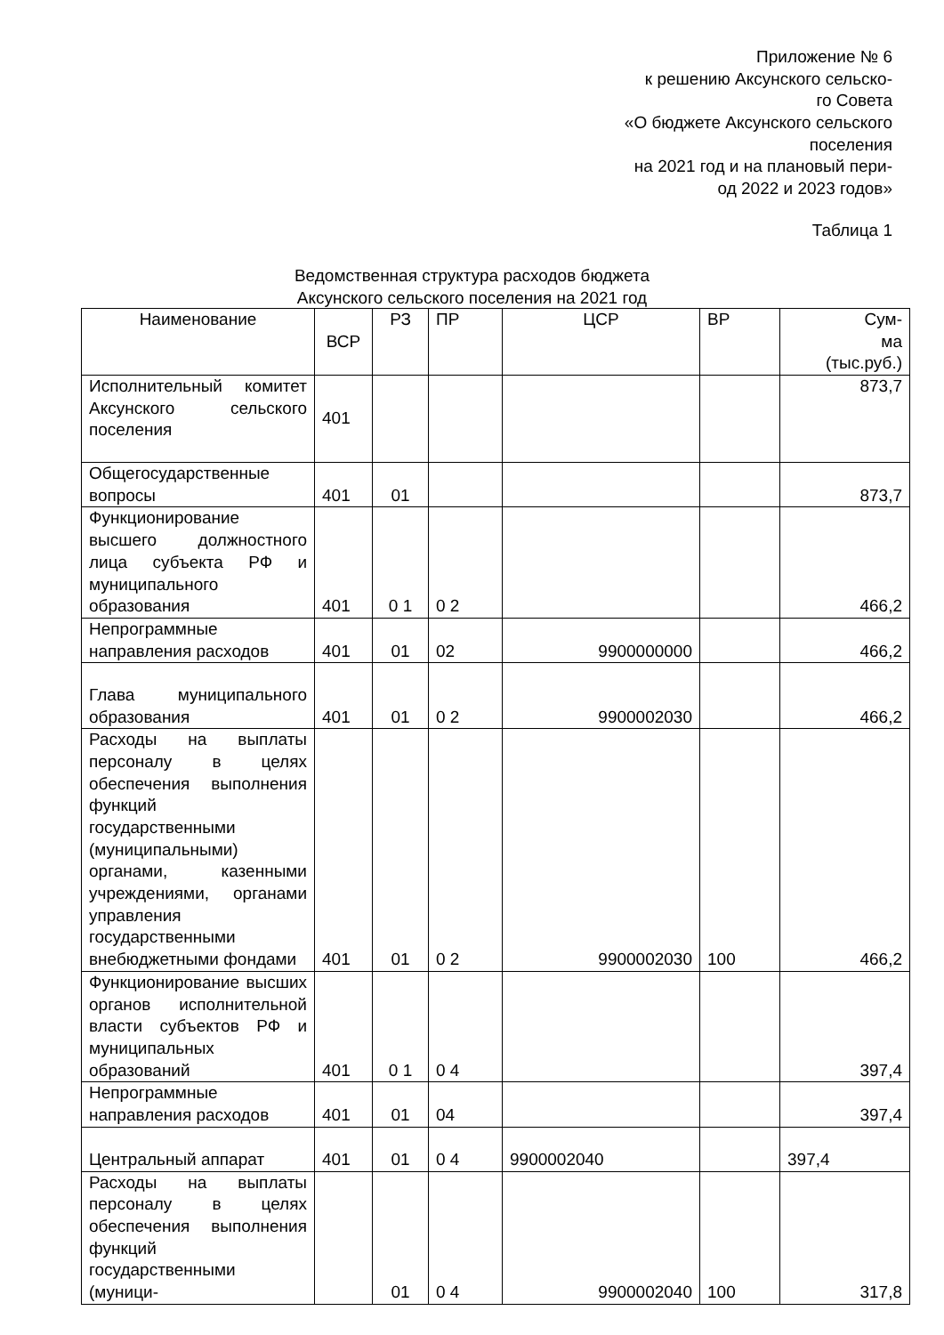Приложение № 6
к решению Аксунского сельско-
го Совета
«О бюджете Аксунского сельского поселения
на 2021 год и на плановый пери-
од 2022 и 2023 годов»
Таблица 1
Ведомственная структура расходов бюджета
Аксунского сельского поселения на 2021 год
| Наименование | ВСР | РЗ | ПР | ЦСР | ВР | Сум- ма (тыс.руб.) |
| --- | --- | --- | --- | --- | --- | --- |
| Исполнительный комитет Аксунского сельского поселения | 401 | | | | | 873,7 |
| Общегосударственные вопросы | 401 | 01 | | | | 873,7 |
| Функционирование высшего должностного лица субъекта РФ и муниципального образования | 401 | 0 1 | 0 2 | | | 466,2 |
| Непрограммные направления расходов | 401 | 01 | 02 | 9900000000 | | 466,2 |
| Глава муниципального образования | 401 | 01 | 0 2 | 9900002030 | | 466,2 |
| Расходы на выплаты персоналу в целях обеспечения выполнения функций государственными (муниципальными) органами, казенными учреждениями, органами управления государственными внебюджетными фондами | 401 | 01 | 0 2 | 9900002030 | 100 | 466,2 |
| Функционирование высших органов исполнительной власти субъектов РФ и муниципальных образований | 401 | 0 1 | 0 4 | | | 397,4 |
| Непрограммные направления расходов | 401 | 01 | 04 | | | 397,4 |
| Центральный аппарат | 401 | 01 | 0 4 | 9900002040 | | 397,4 |
| Расходы на выплаты персоналу в целях обеспечения выполнения функций государственными (муници- | | 01 | 0 4 | 9900002040 | 100 | 317,8 |